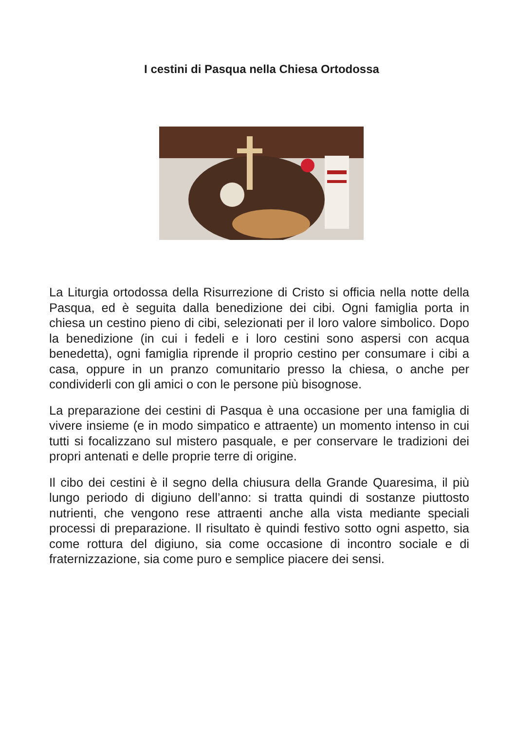I cestini di Pasqua nella Chiesa Ortodossa
La Liturgia ortodossa della Risurrezione di Cristo si officia nella notte della Pasqua, ed è seguita dalla benedizione dei cibi. Ogni famiglia porta in chiesa un cestino pieno di cibi, selezionati per il loro valore simbolico. Dopo la benedizione (in cui i fedeli e i loro cestini sono aspersi con acqua benedetta), ogni famiglia riprende il proprio cestino per consumare i cibi a casa, oppure in un pranzo comunitario presso la chiesa, o anche per condividerli con gli amici o con le persone più bisognose.
La preparazione dei cestini di Pasqua è una occasione per una famiglia di vivere insieme (e in modo simpatico e attraente) un momento intenso in cui tutti si focalizzano sul mistero pasquale, e per conservare le tradizioni dei propri antenati e delle proprie terre di origine.
Il cibo dei cestini è il segno della chiusura della Grande Quaresima, il più lungo periodo di digiuno dell’anno: si tratta quindi di sostanze piuttosto nutrienti, che vengono rese attraenti anche alla vista mediante speciali processi di preparazione. Il risultato è quindi festivo sotto ogni aspetto, sia come rottura del digiuno, sia come occasione di incontro sociale e di fraternizzazione, sia come puro e semplice piacere dei sensi.